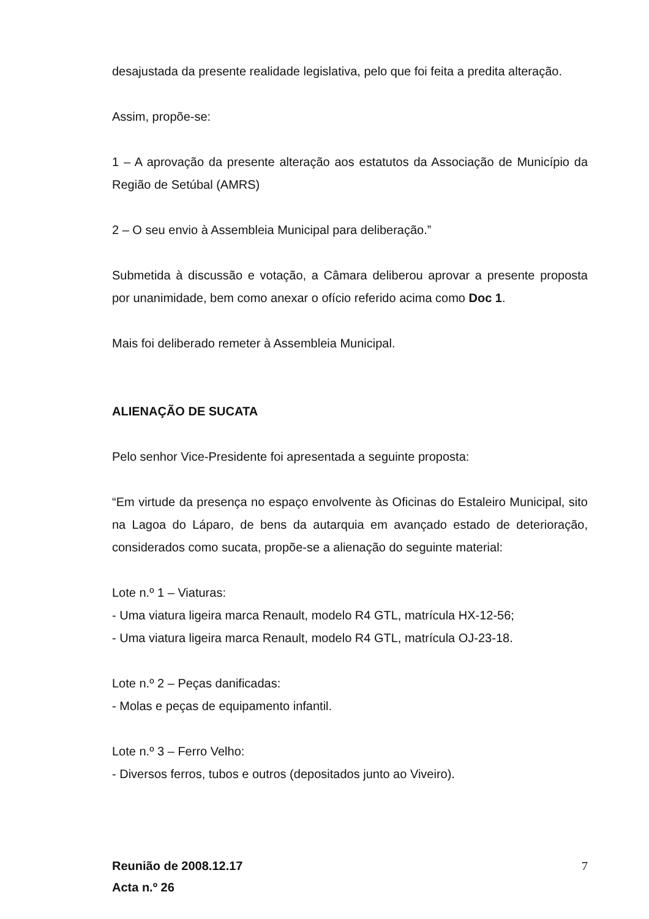desajustada da presente realidade legislativa, pelo que foi feita a predita alteração.
Assim, propõe-se:
1 – A aprovação da presente alteração aos estatutos da Associação de Município da Região de Setúbal (AMRS)
2 – O seu envio à Assembleia Municipal para deliberação.”
Submetida à discussão e votação, a Câmara deliberou aprovar a presente proposta por unanimidade, bem como anexar o ofício referido acima como Doc 1.
Mais foi deliberado remeter à Assembleia Municipal.
ALIENAÇÃO DE SUCATA
Pelo senhor Vice-Presidente foi apresentada a seguinte proposta:
“Em virtude da presença no espaço envolvente às Oficinas do Estaleiro Municipal, sito na Lagoa do Láparo, de bens da autarquia em avançado estado de deterioração, considerados como sucata, propõe-se a alienação do seguinte material:
Lote n.º 1 – Viaturas:
- Uma viatura ligeira marca Renault, modelo R4 GTL, matrícula HX-12-56;
- Uma viatura ligeira marca Renault, modelo R4 GTL, matrícula OJ-23-18.
Lote n.º 2 – Peças danificadas:
- Molas e peças de equipamento infantil.
Lote n.º 3 – Ferro Velho:
- Diversos ferros, tubos e outros (depositados junto ao Viveiro).
Reunião de 2008.12.17
Acta n.º 26
7